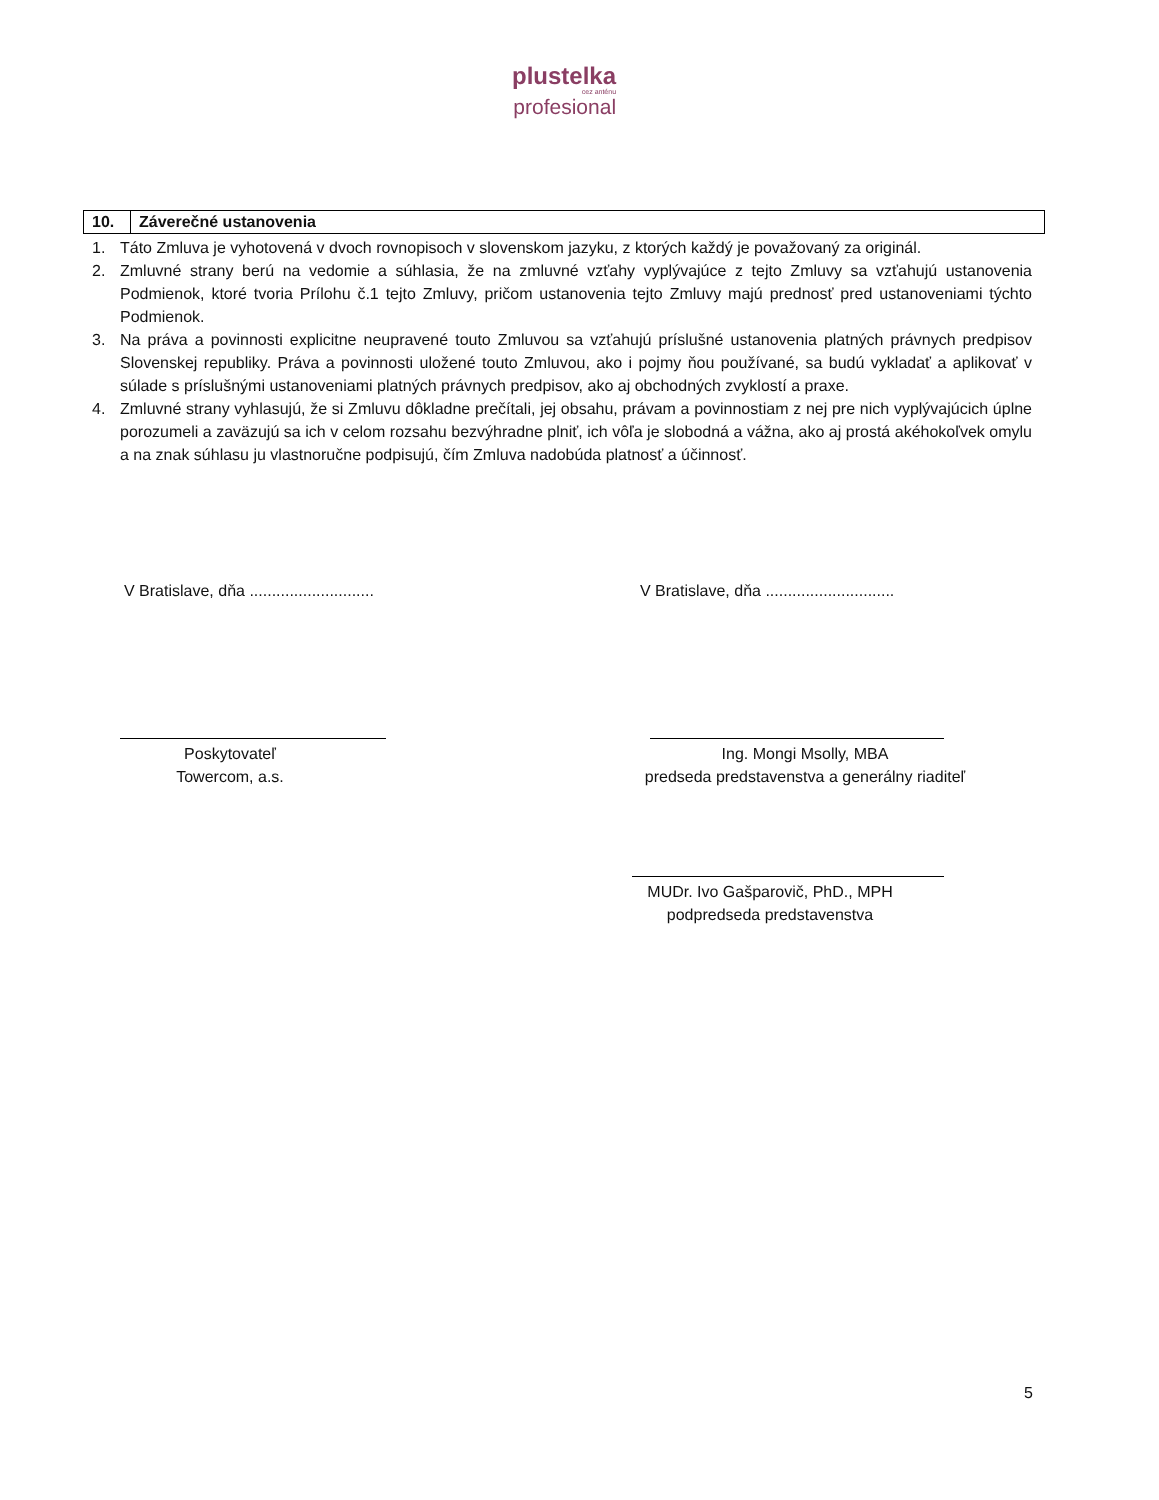plustelka
cez anténu
profesional
10. Záverečné ustanovenia
1. Táto Zmluva je vyhotovená v dvoch rovnopisoch v slovenskom jazyku, z ktorých každý je považovaný za originál.
2. Zmluvné strany berú na vedomie a súhlasia, že na zmluvné vzťahy vyplývajúce z tejto Zmluvy sa vzťahujú ustanovenia Podmienok, ktoré tvoria Prílohu č.1 tejto Zmluvy, pričom ustanovenia tejto Zmluvy majú prednosť pred ustanoveniami týchto Podmienok.
3. Na práva a povinnosti explicitne neupravené touto Zmluvou sa vzťahujú príslušné ustanovenia platných právnych predpisov Slovenskej republiky. Práva a povinnosti uložené touto Zmluvou, ako i pojmy ňou používané, sa budú vykladať a aplikovať v súlade s príslušnými ustanoveniami platných právnych predpisov, ako aj obchodných zvyklostí a praxe.
4. Zmluvné strany vyhlasujú, že si Zmluvu dôkladne prečítali, jej obsahu, právam a povinnostiam z nej pre nich vyplývajúcich úplne porozumeli a zaväzujú sa ich v celom rozsahu bezvýhradne plniť, ich vôľa je slobodná a vážna, ako aj prostá akéhokoľvek omylu a na znak súhlasu ju vlastnoručne podpisujú, čím Zmluva nadobúda platnosť a účinnosť.
V Bratislave, dňa ............................
V Bratislave, dňa .............................
Poskytovateľ
Towercom, a.s.
Ing. Mongi Msolly, MBA
predseda predstavenstva a generálny riaditeľ
MUDr. Ivo Gašparovič, PhD., MPH
podpredseda predstavenstva
5